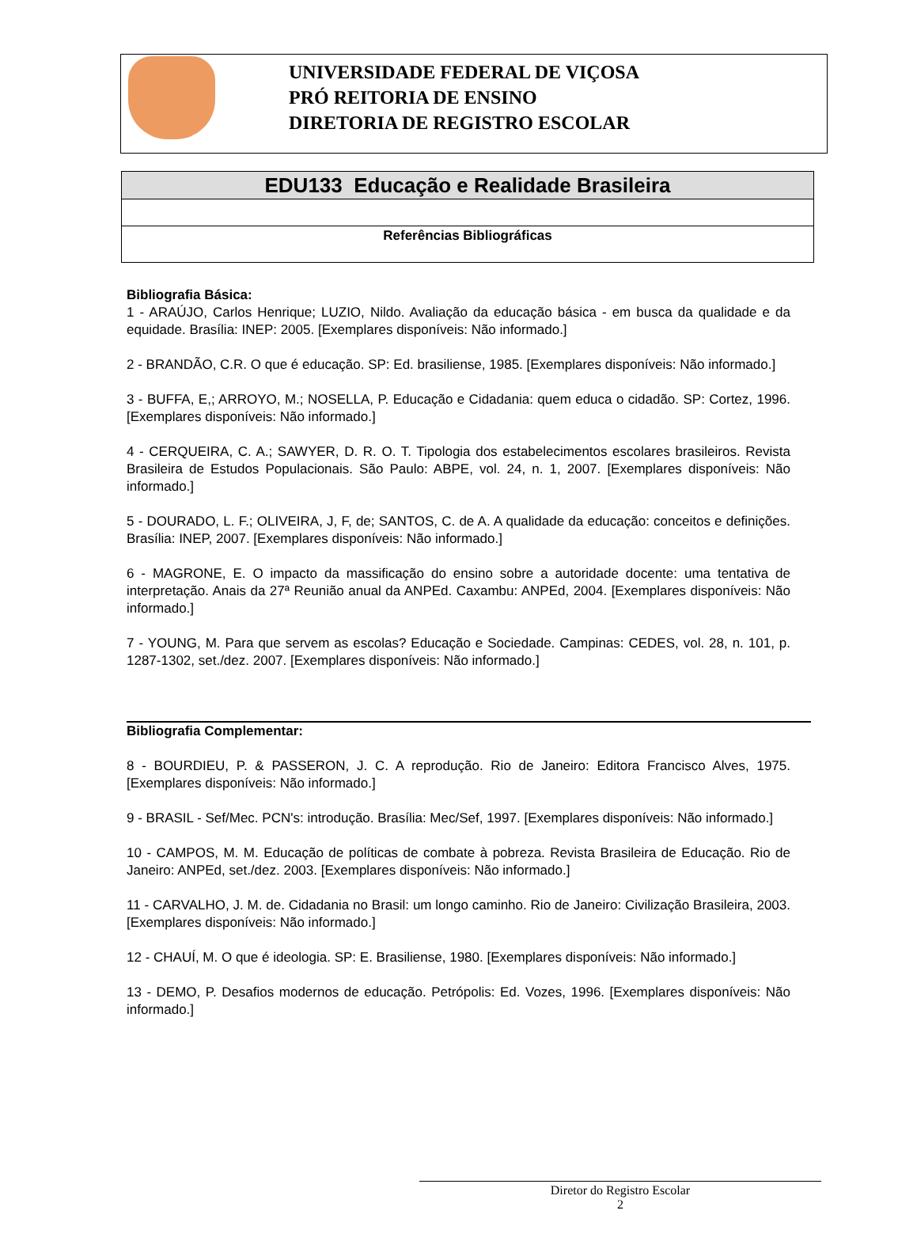UNIVERSIDADE FEDERAL DE VIÇOSA
PRÓ REITORIA DE ENSINO
DIRETORIA DE REGISTRO ESCOLAR
| EDU133 Educação e Realidade Brasileira |
| Referências Bibliográficas |
Bibliografia Básica:
1 - ARAÚJO, Carlos Henrique; LUZIO, Nildo. Avaliação da educação básica - em busca da qualidade e da equidade. Brasília: INEP: 2005. [Exemplares disponíveis: Não informado.]
2 - BRANDÃO, C.R. O que é educação. SP: Ed. brasiliense, 1985. [Exemplares disponíveis: Não informado.]
3 - BUFFA, E,; ARROYO, M.; NOSELLA, P. Educação e Cidadania: quem educa o cidadão. SP: Cortez, 1996. [Exemplares disponíveis: Não informado.]
4 - CERQUEIRA, C. A.; SAWYER, D. R. O. T. Tipologia dos estabelecimentos escolares brasileiros. Revista Brasileira de Estudos Populacionais. São Paulo: ABPE, vol. 24, n. 1, 2007. [Exemplares disponíveis: Não informado.]
5 - DOURADO, L. F.; OLIVEIRA, J, F, de; SANTOS, C. de A. A qualidade da educação: conceitos e definições. Brasília: INEP, 2007. [Exemplares disponíveis: Não informado.]
6 - MAGRONE, E. O impacto da massificação do ensino sobre a autoridade docente: uma tentativa de interpretação. Anais da 27ª Reunião anual da ANPEd. Caxambu: ANPEd, 2004. [Exemplares disponíveis: Não informado.]
7 - YOUNG, M. Para que servem as escolas? Educação e Sociedade. Campinas: CEDES, vol. 28, n. 101, p. 1287-1302, set./dez. 2007. [Exemplares disponíveis: Não informado.]
Bibliografia Complementar:
8 - BOURDIEU, P. & PASSERON, J. C. A reprodução. Rio de Janeiro: Editora Francisco Alves, 1975. [Exemplares disponíveis: Não informado.]
9 - BRASIL - Sef/Mec. PCN's: introdução. Brasília: Mec/Sef, 1997. [Exemplares disponíveis: Não informado.]
10 - CAMPOS, M. M. Educação de políticas de combate à pobreza. Revista Brasileira de Educação. Rio de Janeiro: ANPEd, set./dez. 2003. [Exemplares disponíveis: Não informado.]
11 - CARVALHO, J. M. de. Cidadania no Brasil: um longo caminho. Rio de Janeiro: Civilização Brasileira, 2003. [Exemplares disponíveis: Não informado.]
12 - CHAUÍ, M. O que é ideologia. SP: E. Brasiliense, 1980. [Exemplares disponíveis: Não informado.]
13 - DEMO, P. Desafios modernos de educação. Petrópolis: Ed. Vozes, 1996. [Exemplares disponíveis: Não informado.]
Diretor do Registro Escolar
2